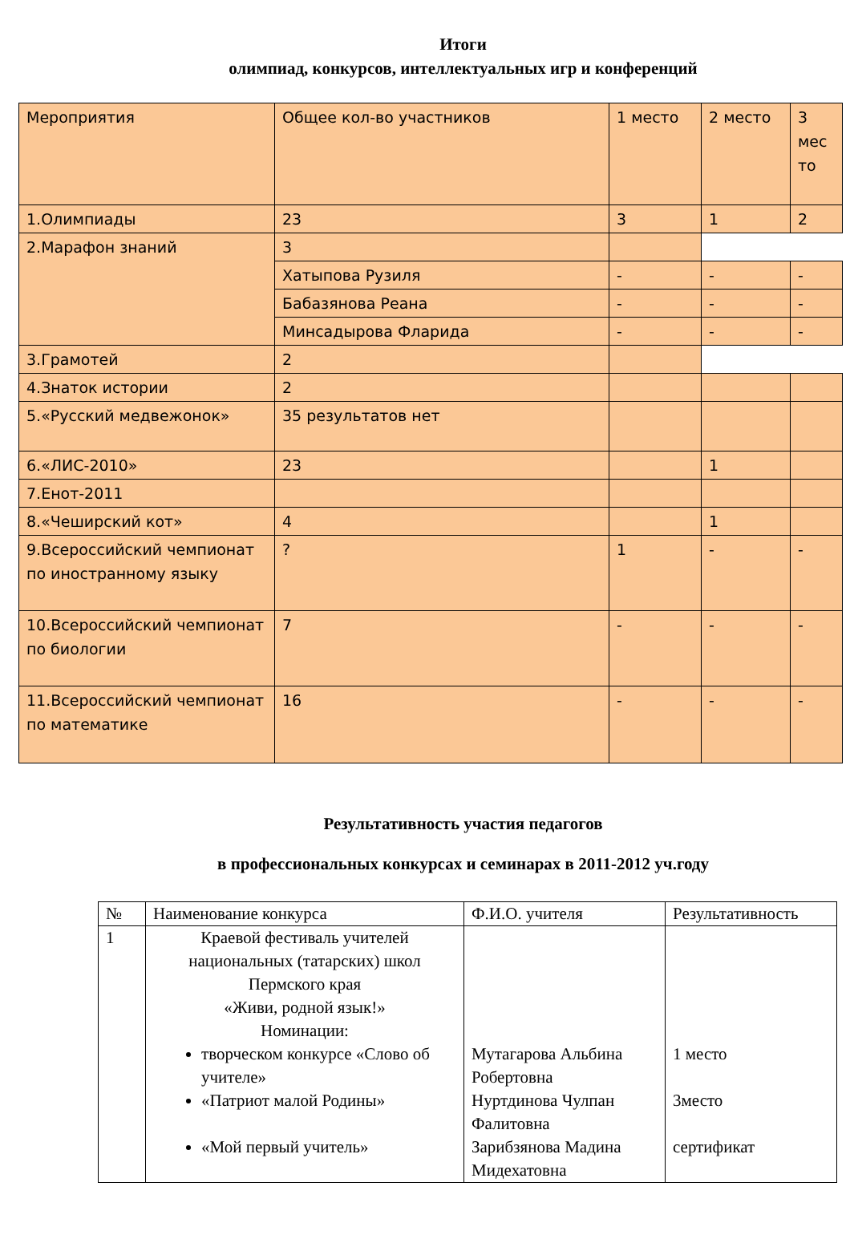Итоги
олимпиад, конкурсов, интеллектуальных игр и конференций
| Мероприятия | Общее кол-во участников | 1 место | 2 место | 3 мес то |
| 1.Олимпиады | 23 | 3 | 1 | 2 |
| 2.Марафон знаний | 3 | | | |
| | Хатыпова Рузиля | - | - | - |
| | Бабазянова Реана | - | - | - |
| | Минсадырова Фларида | - | - | - |
| 3.Грамотей | 2 | | | |
| 4.Знаток истории | 2 | | | |
| 5.«Русский медвежонок» | 35 результатов нет | | | |
| 6.«ЛИС-2010» | 23 | | 1 | |
| 7.Енот-2011 | | | | |
| 8.«Чеширский кот» | 4 | | 1 | |
| 9.Всероссийский чемпионат по иностранному языку | ? | 1 | - | - |
| 10.Всероссийский чемпионат по биологии | 7 | - | - | - |
| 11.Всероссийский чемпионат по математике | 16 | - | - | - |
Результативность участия педагогов
в профессиональных конкурсах и семинарах в 2011-2012 уч.году
| № | Наименование конкурса | Ф.И.О. учителя | Результативность |
| 1 | Краевой фестиваль учителей национальных (татарских) школ Пермского края «Живи, родной язык!» Номинации: творческом конкурсе «Слово об учителе» «Патриот малой Родины» «Мой первый учитель» | Мутагарова Альбина Робертовна Нуртдинова Чулпан Фалитовна Зарибзянова Мадина Мидехатовна | 1 место 3место сертификат |